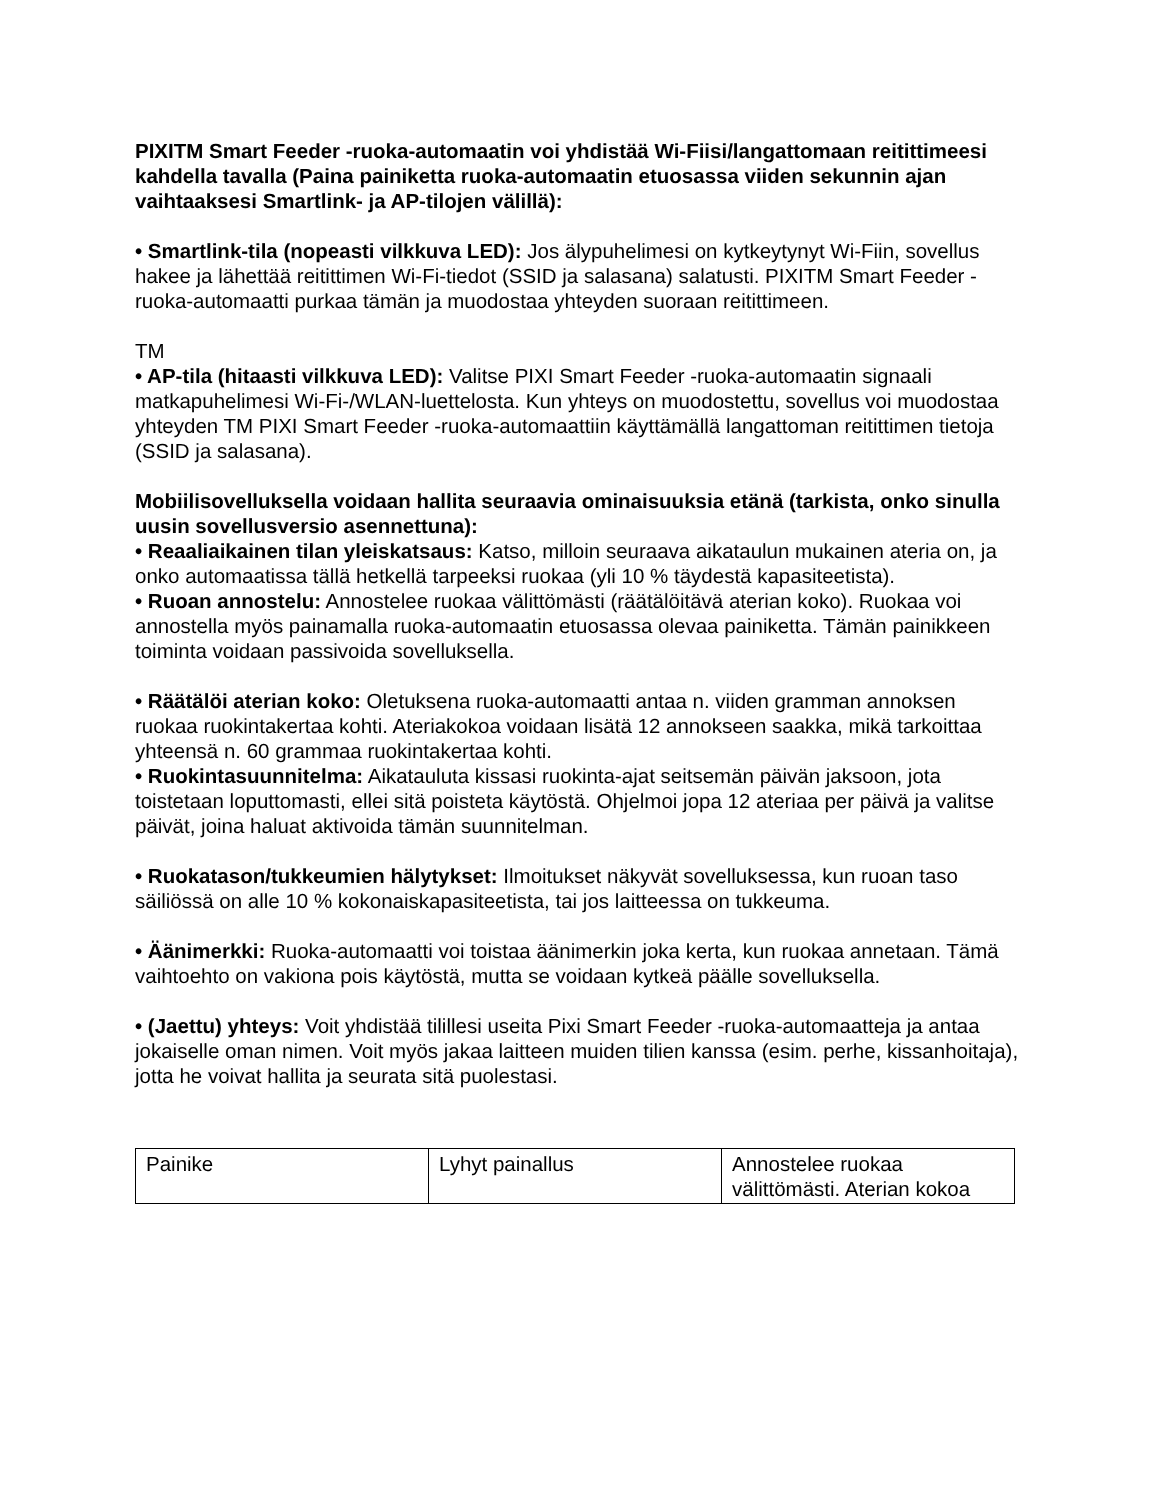PIXITM Smart Feeder -ruoka-automaatin voi yhdistää Wi-Fiisi/langattomaan reitittimeesi kahdella tavalla (Paina painiketta ruoka-automaatin etuosassa viiden sekunnin ajan vaihtaaksesi Smartlink- ja AP-tilojen välillä):
• Smartlink-tila (nopeasti vilkkuva LED): Jos älypuhelimesi on kytkeytynyt Wi-Fiin, sovellus hakee ja lähettää reitittimen Wi-Fi-tiedot (SSID ja salasana) salatusti. PIXITM Smart Feeder -ruoka-automaatti purkaa tämän ja muodostaa yhteyden suoraan reitittimeen.
TM
• AP-tila (hitaasti vilkkuva LED): Valitse PIXI Smart Feeder -ruoka-automaatin signaali matkapuhelimesi Wi-Fi-/WLAN-luettelosta. Kun yhteys on muodostettu, sovellus voi muodostaa yhteyden TM PIXI Smart Feeder -ruoka-automaattiin käyttämällä langattoman reitittimen tietoja (SSID ja salasana).
Mobiilisovelluksella voidaan hallita seuraavia ominaisuuksia etänä (tarkista, onko sinulla uusin sovellusversio asennettuna):
• Reaaliaikainen tilan yleiskatsaus: Katso, milloin seuraava aikataulun mukainen ateria on, ja onko automaatissa tällä hetkellä tarpeeksi ruokaa (yli 10 % täydestä kapasiteetista).
• Ruoan annostelu: Annostelee ruokaa välittömästi (räätälöitävä aterian koko). Ruokaa voi annostella myös painamalla ruoka-automaatin etuosassa olevaa painiketta. Tämän painikkeen toiminta voidaan passivoida sovelluksella.
• Räätälöi aterian koko: Oletuksena ruoka-automaatti antaa n. viiden gramman annoksen ruokaa ruokintakertaa kohti. Ateriakokoa voidaan lisätä 12 annokseen saakka, mikä tarkoittaa yhteensä n. 60 grammaa ruokintakertaa kohti.
• Ruokintasuunnitelma: Aikatauluta kissasi ruokinta-ajat seitsemän päivän jaksoon, jota toistetaan loputtomasti, ellei sitä poisteta käytöstä. Ohjelmoi jopa 12 ateriaa per päivä ja valitse päivät, joina haluat aktivoida tämän suunnitelman.
• Ruokatason/tukkeumien hälytykset: Ilmoitukset näkyvät sovelluksessa, kun ruoan taso säiliössä on alle 10 % kokonaiskapasiteetista, tai jos laitteessa on tukkeuma.
• Äänimerkki: Ruoka-automaatti voi toistaa äänimerkin joka kerta, kun ruokaa annetaan. Tämä vaihtoehto on vakiona pois käytöstä, mutta se voidaan kytkeä päälle sovelluksella.
• (Jaettu) yhteys: Voit yhdistää tilillesi useita Pixi Smart Feeder -ruoka-automaatteja ja antaa jokaiselle oman nimen. Voit myös jakaa laitteen muiden tilien kanssa (esim. perhe, kissanhoitaja), jotta he voivat hallita ja seurata sitä puolestasi.
| Painike | Lyhyt painallus | Annostelee ruokaa välittömästi. Aterian kokoa |